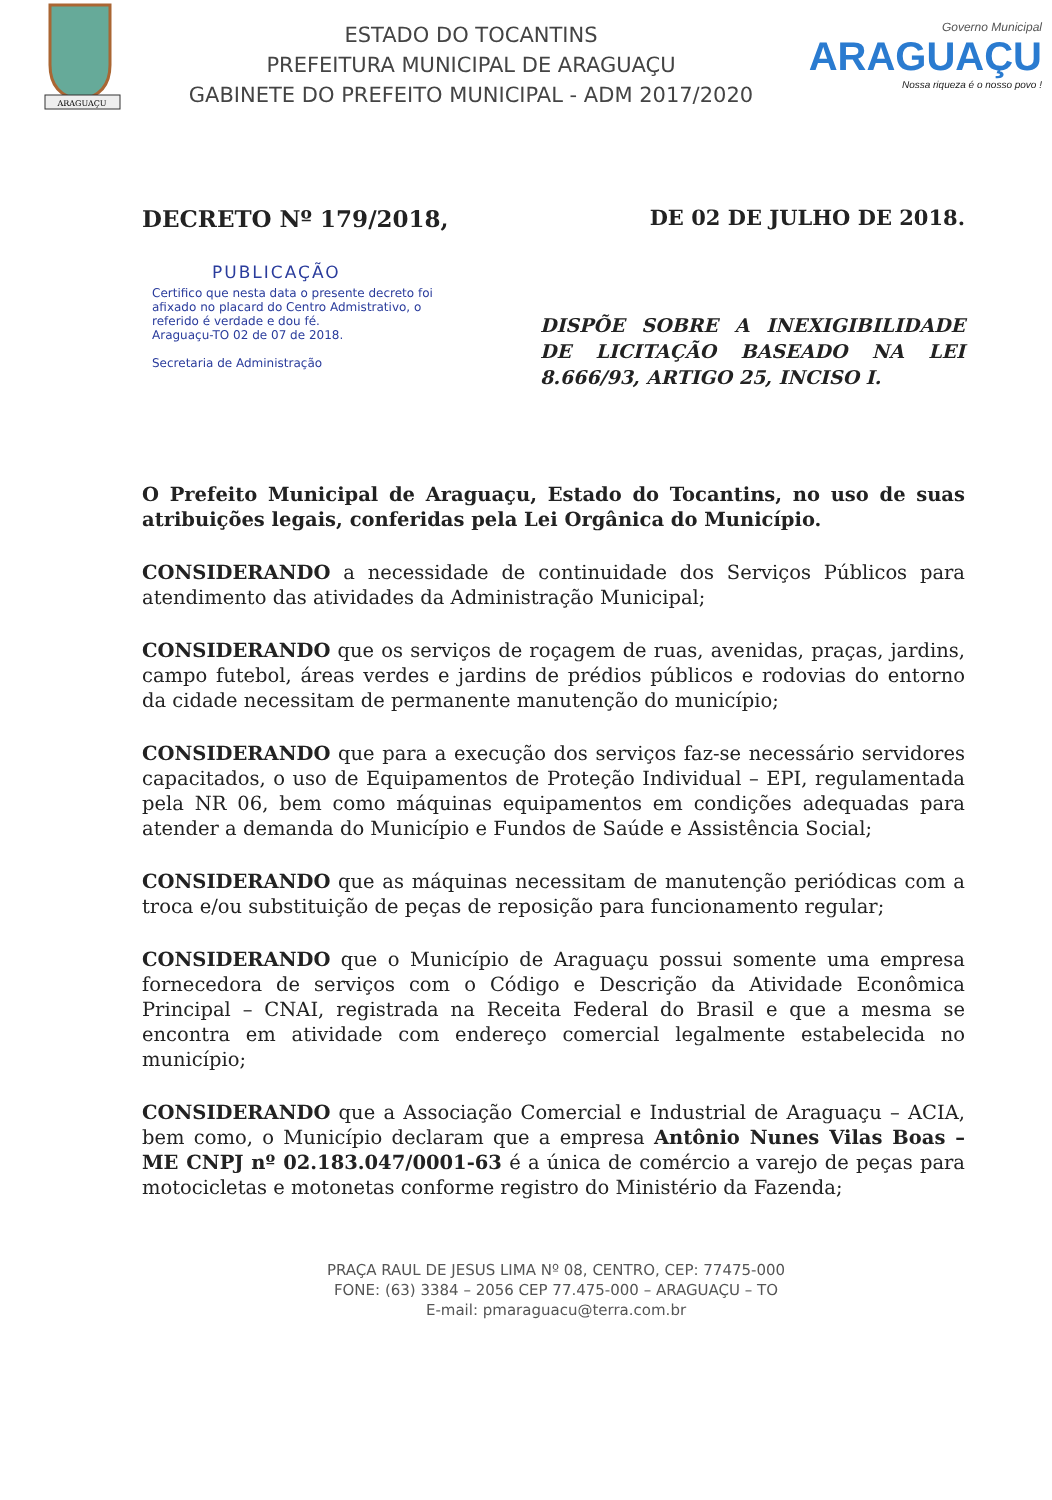ARAGUAÇU
ESTADO DO TOCANTINS
PREFEITURA MUNICIPAL DE ARAGUAÇU
GABINETE DO PREFEITO MUNICIPAL - ADM 2017/2020
Governo Municipal
ARAGUAÇU
Nossa riqueza é o nosso povo !
DECRETO Nº 179/2018, DE 02 DE JULHO DE 2018.
PUBLICAÇÃO
Certifico que nesta data o presente decreto foi afixado no placard do Centro Admistrativo, o referido é verdade e dou fé.
Araguaçu-TO 02 de 07 de 2018.
Secretaria de Administração
DISPÕE SOBRE A INEXIGIBILIDADE DE LICITAÇÃO BASEADO NA LEI 8.666/93, ARTIGO 25, INCISO I.
O Prefeito Municipal de Araguaçu, Estado do Tocantins, no uso de suas atribuições legais, conferidas pela Lei Orgânica do Município.
CONSIDERANDO a necessidade de continuidade dos Serviços Públicos para atendimento das atividades da Administração Municipal;
CONSIDERANDO que os serviços de roçagem de ruas, avenidas, praças, jardins, campo futebol, áreas verdes e jardins de prédios públicos e rodovias do entorno da cidade necessitam de permanente manutenção do município;
CONSIDERANDO que para a execução dos serviços faz-se necessário servidores capacitados, o uso de Equipamentos de Proteção Individual – EPI, regulamentada pela NR 06, bem como máquinas equipamentos em condições adequadas para atender a demanda do Município e Fundos de Saúde e Assistência Social;
CONSIDERANDO que as máquinas necessitam de manutenção periódicas com a troca e/ou substituição de peças de reposição para funcionamento regular;
CONSIDERANDO que o Município de Araguaçu possui somente uma empresa fornecedora de serviços com o Código e Descrição da Atividade Econômica Principal – CNAI, registrada na Receita Federal do Brasil e que a mesma se encontra em atividade com endereço comercial legalmente estabelecida no município;
CONSIDERANDO que a Associação Comercial e Industrial de Araguaçu – ACIA, bem como, o Município declaram que a empresa Antônio Nunes Vilas Boas – ME CNPJ nº 02.183.047/0001-63 é a única de comércio a varejo de peças para motocicletas e motonetas conforme registro do Ministério da Fazenda;
PRAÇA RAUL DE JESUS LIMA Nº 08, CENTRO, CEP: 77475-000
FONE: (63) 3384 – 2056 CEP 77.475-000 – ARAGUAÇU – TO
E-mail: pmaraguacu@terra.com.br